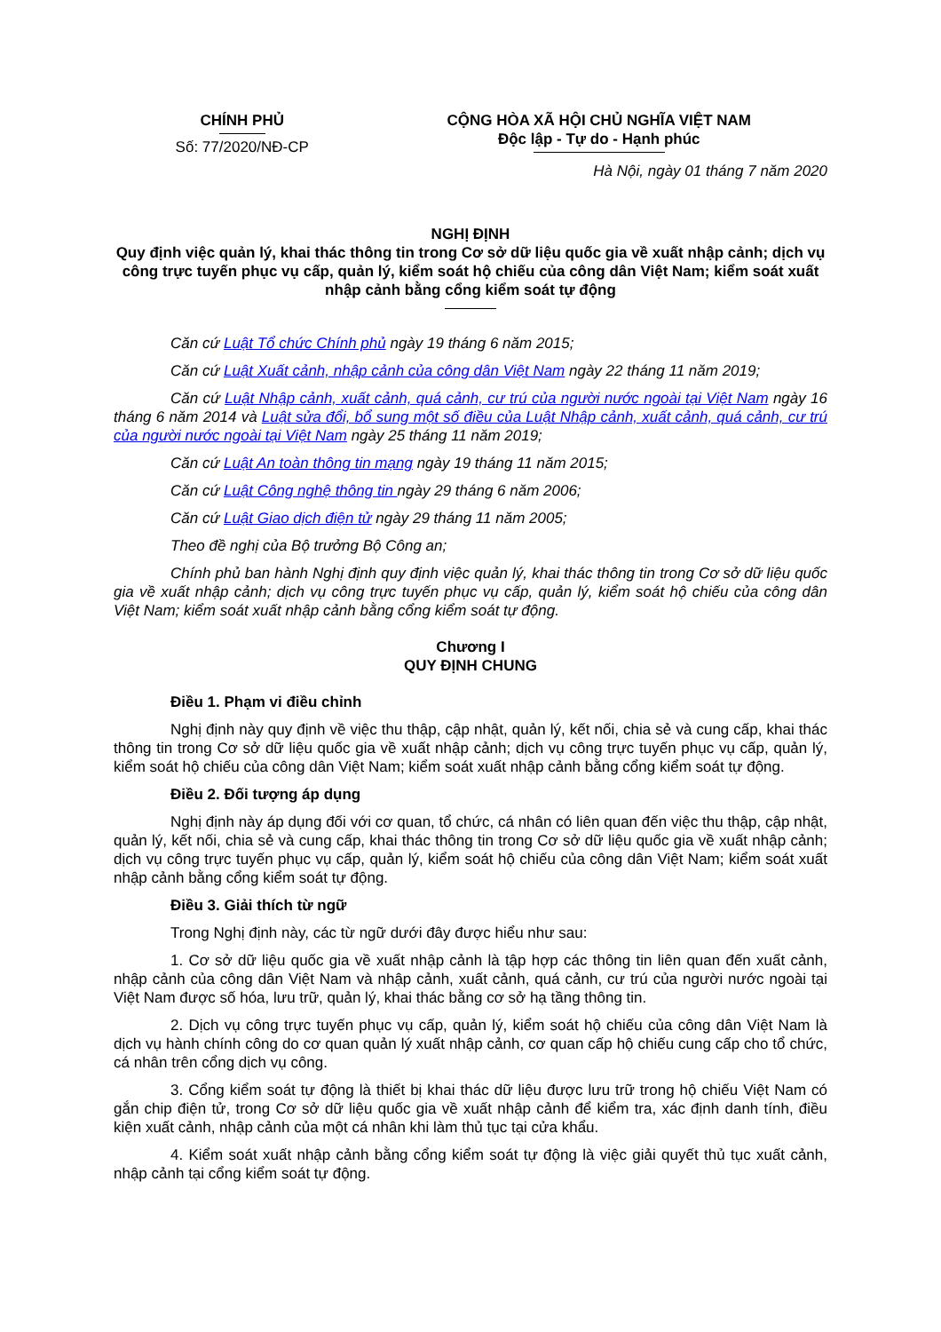| CHÍNH PHỦ Số: 77/2020/NĐ-CP | CỘNG HÒA XÃ HỘI CHỦ NGHĨA VIỆT NAM Độc lập - Tự do - Hạnh phúc |
Hà Nội, ngày 01 tháng 7 năm 2020
NGHỊ ĐỊNH
Quy định việc quản lý, khai thác thông tin trong Cơ sở dữ liệu quốc gia về xuất nhập cảnh; dịch vụ công trực tuyến phục vụ cấp, quản lý, kiểm soát hộ chiếu của công dân Việt Nam; kiểm soát xuất nhập cảnh bằng cổng kiểm soát tự động
Căn cứ Luật Tổ chức Chính phủ ngày 19 tháng 6 năm 2015;
Căn cứ Luật Xuất cảnh, nhập cảnh của công dân Việt Nam ngày 22 tháng 11 năm 2019;
Căn cứ Luật Nhập cảnh, xuất cảnh, quá cảnh, cư trú của người nước ngoài tại Việt Nam ngày 16 tháng 6 năm 2014 và Luật sửa đổi, bổ sung một số điều của Luật Nhập cảnh, xuất cảnh, quá cảnh, cư trú của người nước ngoài tại Việt Nam ngày 25 tháng 11 năm 2019;
Căn cứ Luật An toàn thông tin mạng ngày 19 tháng 11 năm 2015;
Căn cứ Luật Công nghệ thông tin ngày 29 tháng 6 năm 2006;
Căn cứ Luật Giao dịch điện tử ngày 29 tháng 11 năm 2005;
Theo đề nghị của Bộ trưởng Bộ Công an;
Chính phủ ban hành Nghị định quy định việc quản lý, khai thác thông tin trong Cơ sở dữ liệu quốc gia về xuất nhập cảnh; dịch vụ công trực tuyến phục vụ cấp, quản lý, kiểm soát hộ chiếu của công dân Việt Nam; kiểm soát xuất nhập cảnh bằng cổng kiểm soát tự động.
Chương I
QUY ĐỊNH CHUNG
Điều 1. Phạm vi điều chỉnh
Nghị định này quy định về việc thu thập, cập nhật, quản lý, kết nối, chia sẻ và cung cấp, khai thác thông tin trong Cơ sở dữ liệu quốc gia về xuất nhập cảnh; dịch vụ công trực tuyến phục vụ cấp, quản lý, kiểm soát hộ chiếu của công dân Việt Nam; kiểm soát xuất nhập cảnh bằng cổng kiểm soát tự động.
Điều 2. Đối tượng áp dụng
Nghị định này áp dụng đối với cơ quan, tổ chức, cá nhân có liên quan đến việc thu thập, cập nhật, quản lý, kết nối, chia sẻ và cung cấp, khai thác thông tin trong Cơ sở dữ liệu quốc gia về xuất nhập cảnh; dịch vụ công trực tuyến phục vụ cấp, quản lý, kiểm soát hộ chiếu của công dân Việt Nam; kiểm soát xuất nhập cảnh bằng cổng kiểm soát tự động.
Điều 3. Giải thích từ ngữ
Trong Nghị định này, các từ ngữ dưới đây được hiểu như sau:
1. Cơ sở dữ liệu quốc gia về xuất nhập cảnh là tập hợp các thông tin liên quan đến xuất cảnh, nhập cảnh của công dân Việt Nam và nhập cảnh, xuất cảnh, quá cảnh, cư trú của người nước ngoài tại Việt Nam được số hóa, lưu trữ, quản lý, khai thác bằng cơ sở hạ tầng thông tin.
2. Dịch vụ công trực tuyến phục vụ cấp, quản lý, kiểm soát hộ chiếu của công dân Việt Nam là dịch vụ hành chính công do cơ quan quản lý xuất nhập cảnh, cơ quan cấp hộ chiếu cung cấp cho tổ chức, cá nhân trên cổng dịch vụ công.
3. Cổng kiểm soát tự động là thiết bị khai thác dữ liệu được lưu trữ trong hộ chiếu Việt Nam có gắn chip điện tử, trong Cơ sở dữ liệu quốc gia về xuất nhập cảnh để kiểm tra, xác định danh tính, điều kiện xuất cảnh, nhập cảnh của một cá nhân khi làm thủ tục tại cửa khẩu.
4. Kiểm soát xuất nhập cảnh bằng cổng kiểm soát tự động là việc giải quyết thủ tục xuất cảnh, nhập cảnh tại cổng kiểm soát tự động.